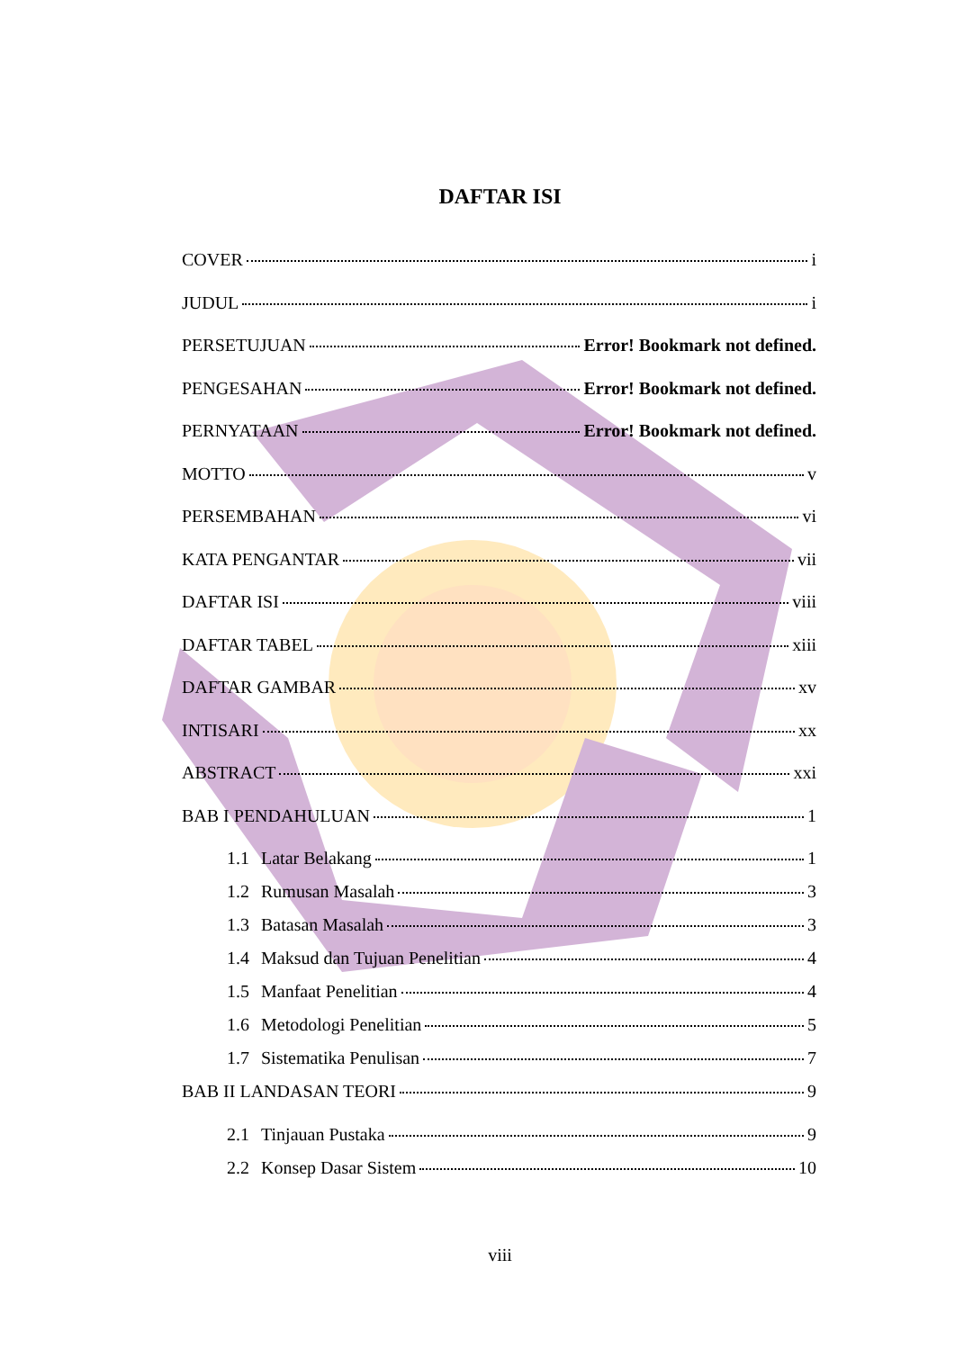DAFTAR ISI
COVER i
JUDUL i
PERSETUJUAN Error! Bookmark not defined.
PENGESAHAN Error! Bookmark not defined.
PERNYATAAN Error! Bookmark not defined.
MOTTO v
PERSEMBAHAN vi
KATA PENGANTAR vii
DAFTAR ISI viii
DAFTAR TABEL xiii
DAFTAR GAMBAR xv
INTISARI xx
ABSTRACT xxi
BAB I PENDAHULUAN 1
1.1 Latar Belakang 1
1.2 Rumusan Masalah 3
1.3 Batasan Masalah 3
1.4 Maksud dan Tujuan Penelitian 4
1.5 Manfaat Penelitian 4
1.6 Metodologi Penelitian 5
1.7 Sistematika Penulisan 7
BAB II LANDASAN TEORI 9
2.1 Tinjauan Pustaka 9
2.2 Konsep Dasar Sistem 10
viii